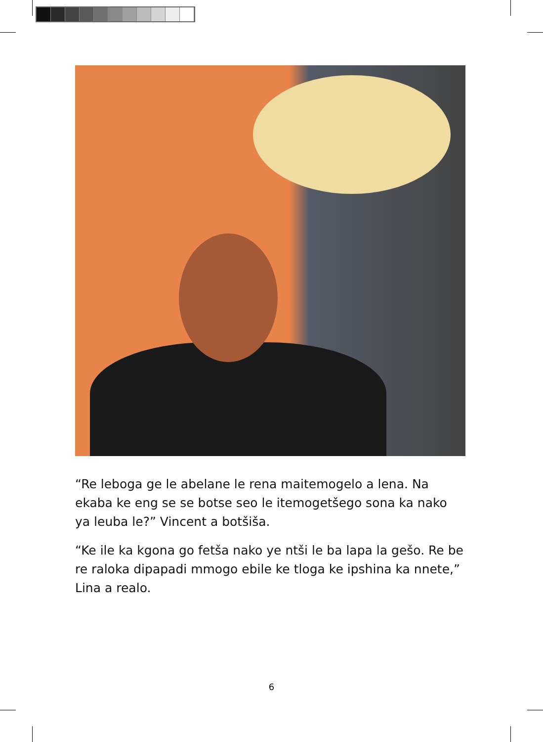“Re leboga ge le abelane le rena maitemogelo a lena. Na ekaba ke eng se se botse seo le itemogetšego sona ka nako ya leuba le?” Vincent a botšiša.
“Ke ile ka kgona go fetša nako ye ntši le ba lapa la gešo. Re be re raloka dipapadi mmogo ebile ke tloga ke ipshina ka nnete,” Lina a realo.
6